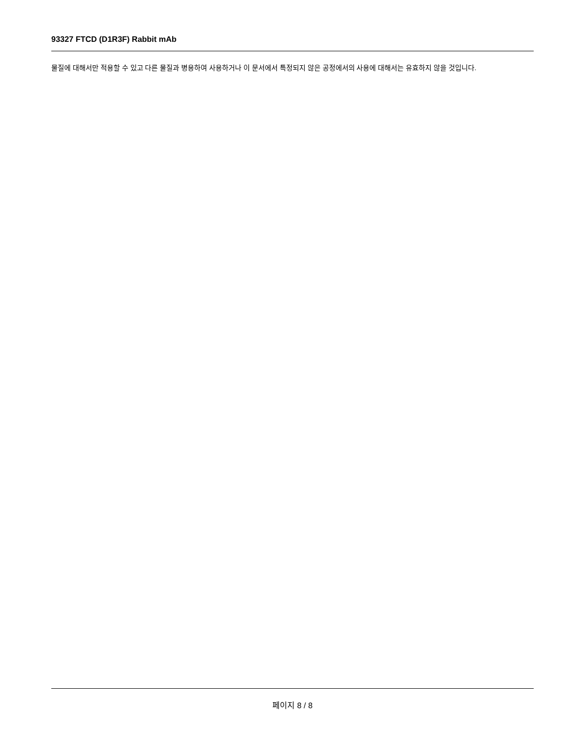93327 FTCD (D1R3F) Rabbit mAb
물질에 대해서만 적용할 수 있고 다른 물질과 병용하여 사용하거나 이 문서에서 특정되지 않은 공정에서의 사용에 대해서는 유효하지 않을 것입니다.
페이지 8 / 8